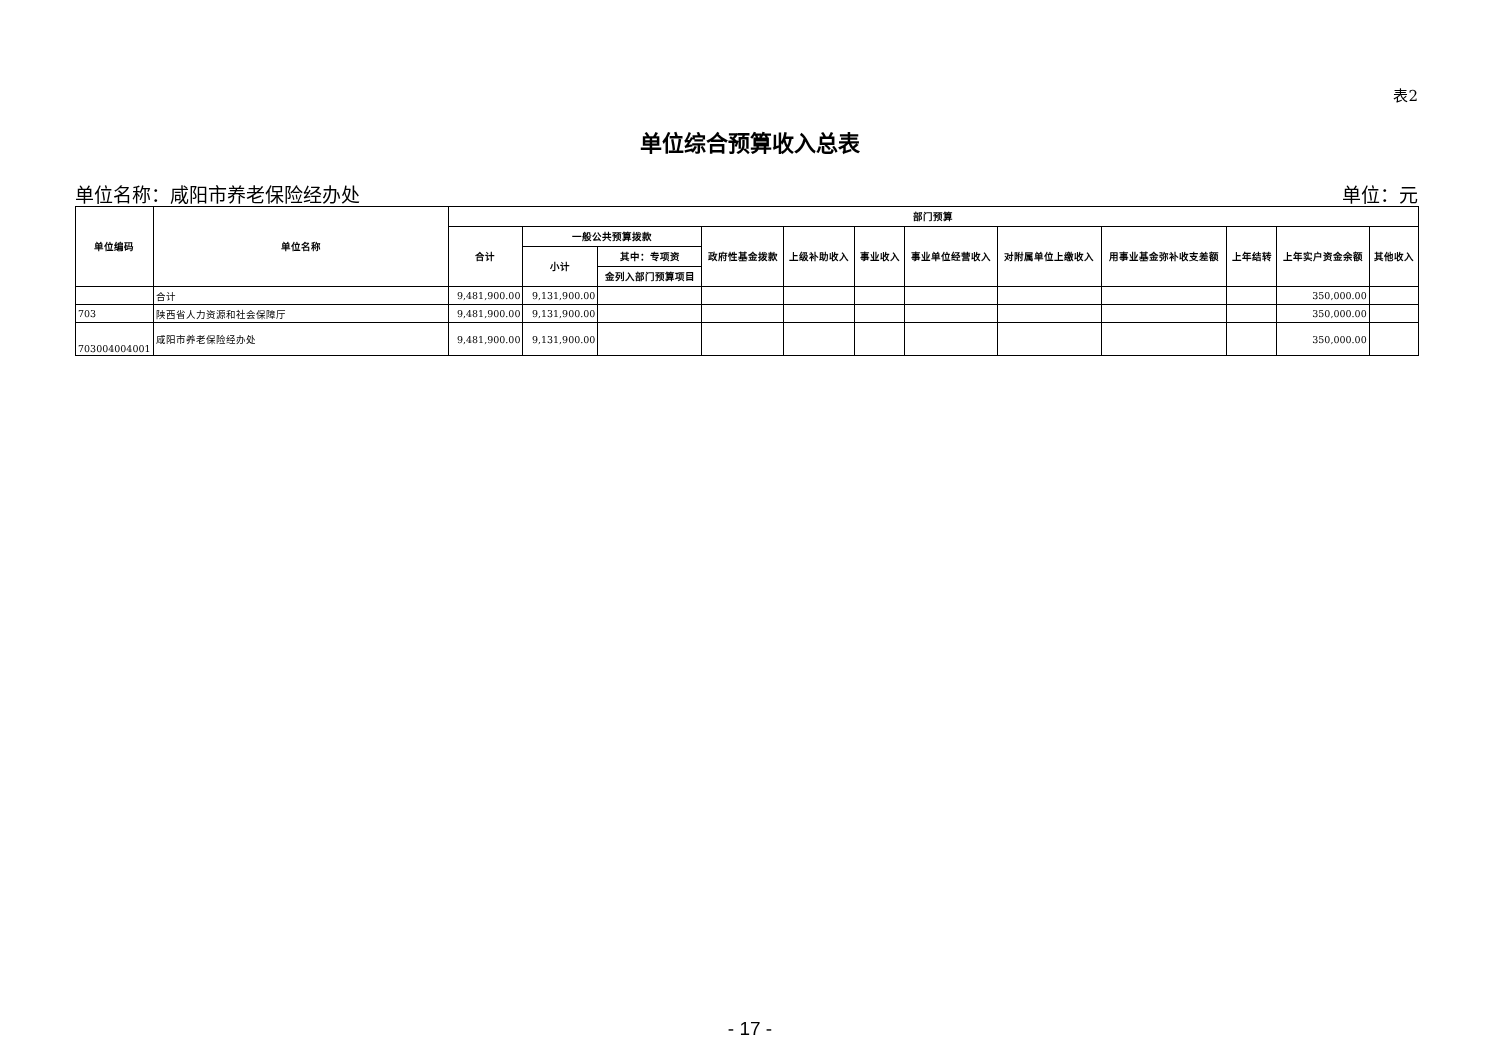表2
单位综合预算收入总表
单位名称：咸阳市养老保险经办处 单位：元
| 单位编码 | 单位名称 | 部门预算 | | | | | | | | | | | |
| --- | --- | --- | --- | --- | --- | --- | --- | --- | --- | --- | --- | --- | --- |
| | | 合计 | 一般公共预算拨款 | | 政府性基金拨款 | 上级补助收入 | 事业收入 | 事业单位经营收入 | 对附属单位上缴收入 | 用事业基金弥补收支差额 | 上年结转 | 上年实户资金余额 | 其他收入 |
| | | | 小计 | 其中：专项资 | | | | | | | | | |
| | | | | 金列入部门预算项目 | | | | | | | | | |
| | 合计 | 9,481,900.00 | 9,131,900.00 | | | | | | | | | 350,000.00 | |
| 703 | 陕西省人力资源和社会保障厅 | 9,481,900.00 | 9,131,900.00 | | | | | | | | | 350,000.00 | |
| 703004004001 | 咸阳市养老保险经办处 | 9,481,900.00 | 9,131,900.00 | | | | | | | | | 350,000.00 | |
- 17 -